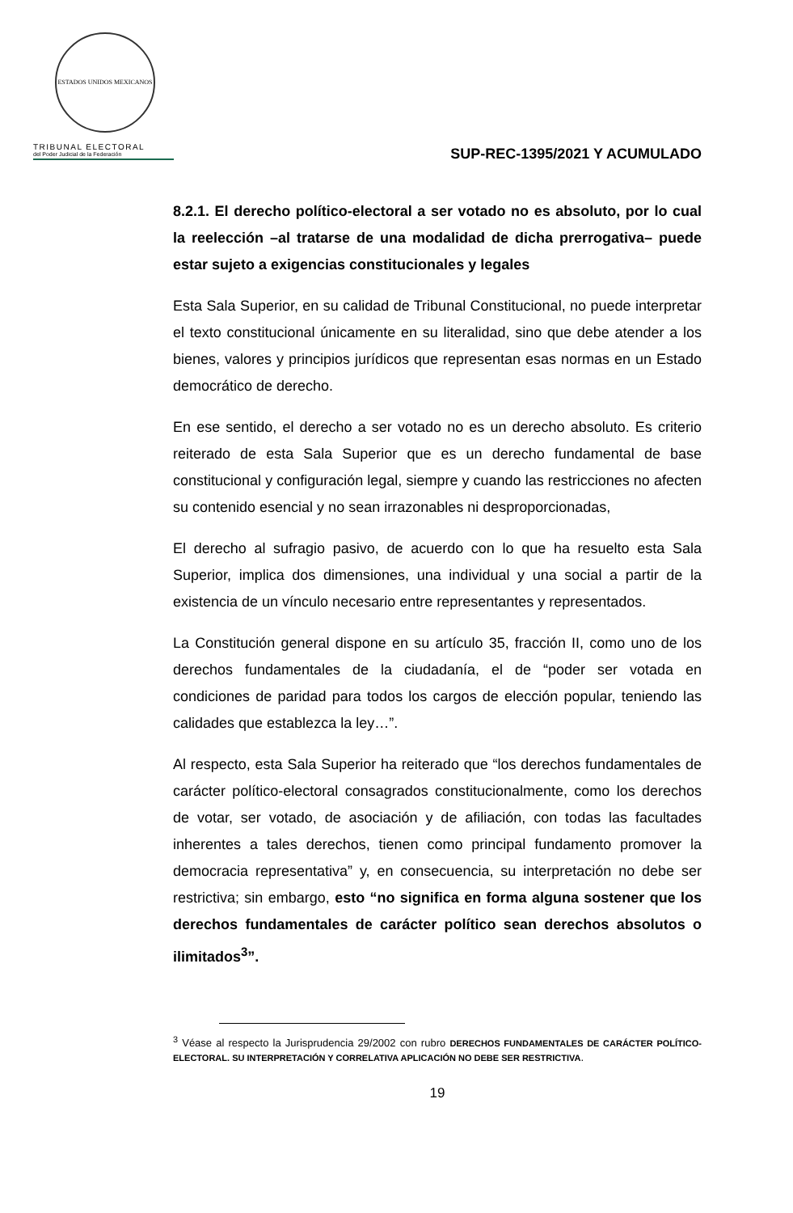ESTADOS UNIDOS MEXICANOS
TRIBUNAL ELECTORAL
del Poder Judicial de la Federación
SUP-REC-1395/2021 Y ACUMULADO
8.2.1. El derecho político-electoral a ser votado no es absoluto, por lo cual la reelección –al tratarse de una modalidad de dicha prerrogativa– puede estar sujeto a exigencias constitucionales y legales
Esta Sala Superior, en su calidad de Tribunal Constitucional, no puede interpretar el texto constitucional únicamente en su literalidad, sino que debe atender a los bienes, valores y principios jurídicos que representan esas normas en un Estado democrático de derecho.
En ese sentido, el derecho a ser votado no es un derecho absoluto. Es criterio reiterado de esta Sala Superior que es un derecho fundamental de base constitucional y configuración legal, siempre y cuando las restricciones no afecten su contenido esencial y no sean irrazonables ni desproporcionadas,
El derecho al sufragio pasivo, de acuerdo con lo que ha resuelto esta Sala Superior, implica dos dimensiones, una individual y una social a partir de la existencia de un vínculo necesario entre representantes y representados.
La Constitución general dispone en su artículo 35, fracción II, como uno de los derechos fundamentales de la ciudadanía, el de “poder ser votada en condiciones de paridad para todos los cargos de elección popular, teniendo las calidades que establezca la ley…”.
Al respecto, esta Sala Superior ha reiterado que “los derechos fundamentales de carácter político-electoral consagrados constitucionalmente, como los derechos de votar, ser votado, de asociación y de afiliación, con todas las facultades inherentes a tales derechos, tienen como principal fundamento promover la democracia representativa” y, en consecuencia, su interpretación no debe ser restrictiva; sin embargo, esto “no significa en forma alguna sostener que los derechos fundamentales de carácter político sean derechos absolutos o ilimitados<sup>3</sup>”.
<sup>3</sup> Véase al respecto la Jurisprudencia 29/2002 con rubro DERECHOS FUNDAMENTALES DE CARÁCTER POLÍTICO-ELECTORAL. SU INTERPRETACIÓN Y CORRELATIVA APLICACIÓN NO DEBE SER RESTRICTIVA.
19